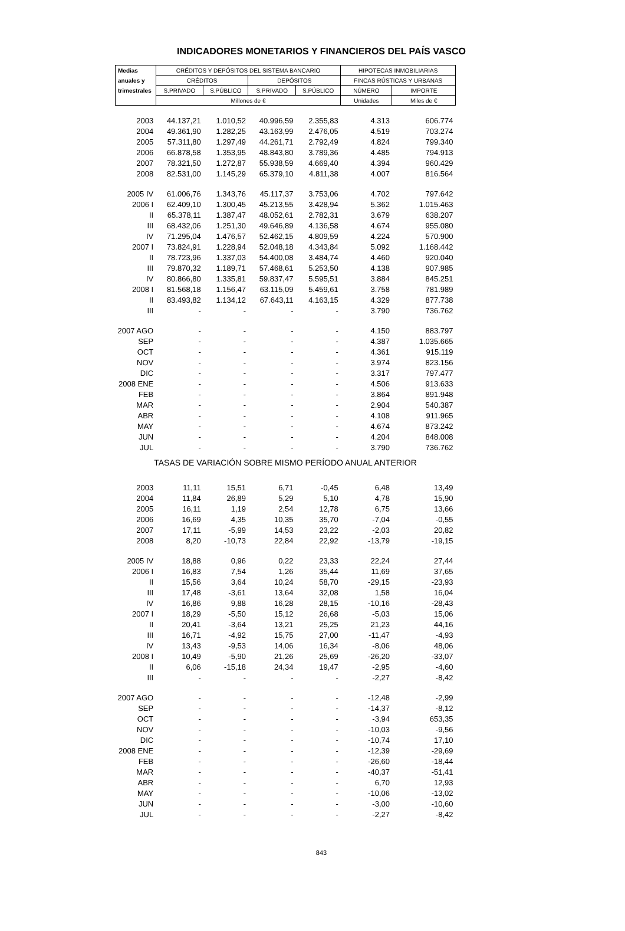INDICADORES MONETARIOS Y FINANCIEROS DEL PAÍS VASCO
| Medias | CRÉDITOS Y DEPÓSITOS DEL SISTEMA BANCARIO | | | | HIPOTECAS INMOBILIARIAS | |
| --- | --- | --- | --- | --- | --- | --- |
| anuales y | CRÉDITOS | | DEPÓSITOS | | FINCAS RÚSTICAS Y URBANAS | |
| trimestrales | S.PRIVADO | S.PÚBLICO | S.PRIVADO | S.PÚBLICO | NÚMERO | IMPORTE |
| | Millones de € | | | | Unidades | Miles de € |
| 2003 | 44.137,21 | 1.010,52 | 40.996,59 | 2.355,83 | 4.313 | 606.774 |
| 2004 | 49.361,90 | 1.282,25 | 43.163,99 | 2.476,05 | 4.519 | 703.274 |
| 2005 | 57.311,80 | 1.297,49 | 44.261,71 | 2.792,49 | 4.824 | 799.340 |
| 2006 | 66.878,58 | 1.353,95 | 48.843,80 | 3.789,36 | 4.485 | 794.913 |
| 2007 | 78.321,50 | 1.272,87 | 55.938,59 | 4.669,40 | 4.394 | 960.429 |
| 2008 | 82.531,00 | 1.145,29 | 65.379,10 | 4.811,38 | 4.007 | 816.564 |
| 2005 IV | 61.006,76 | 1.343,76 | 45.117,37 | 3.753,06 | 4.702 | 797.642 |
| 2006 I | 62.409,10 | 1.300,45 | 45.213,55 | 3.428,94 | 5.362 | 1.015.463 |
| II | 65.378,11 | 1.387,47 | 48.052,61 | 2.782,31 | 3.679 | 638.207 |
| III | 68.432,06 | 1.251,30 | 49.646,89 | 4.136,58 | 4.674 | 955.080 |
| IV | 71.295,04 | 1.476,57 | 52.462,15 | 4.809,59 | 4.224 | 570.900 |
| 2007 I | 73.824,91 | 1.228,94 | 52.048,18 | 4.343,84 | 5.092 | 1.168.442 |
| II | 78.723,96 | 1.337,03 | 54.400,08 | 3.484,74 | 4.460 | 920.040 |
| III | 79.870,32 | 1.189,71 | 57.468,61 | 5.253,50 | 4.138 | 907.985 |
| IV | 80.866,80 | 1.335,81 | 59.837,47 | 5.595,51 | 3.884 | 845.251 |
| 2008 I | 81.568,18 | 1.156,47 | 63.115,09 | 5.459,61 | 3.758 | 781.989 |
| II | 83.493,82 | 1.134,12 | 67.643,11 | 4.163,15 | 4.329 | 877.738 |
| III | - | - | - | - | 3.790 | 736.762 |
| 2007 AGO | - | - | - | - | 4.150 | 883.797 |
| SEP | - | - | - | - | 4.387 | 1.035.665 |
| OCT | - | - | - | - | 4.361 | 915.119 |
| NOV | - | - | - | - | 3.974 | 823.156 |
| DIC | - | - | - | - | 3.317 | 797.477 |
| 2008 ENE | - | - | - | - | 4.506 | 913.633 |
| FEB | - | - | - | - | 3.864 | 891.948 |
| MAR | - | - | - | - | 2.904 | 540.387 |
| ABR | - | - | - | - | 4.108 | 911.965 |
| MAY | - | - | - | - | 4.674 | 873.242 |
| JUN | - | - | - | - | 4.204 | 848.008 |
| JUL | - | - | - | - | 3.790 | 736.762 |
| TASAS DE VARIACIÓN SOBRE MISMO PERÍODO ANUAL ANTERIOR | | | | | | |
| 2003 | 11,11 | 15,51 | 6,71 | -0,45 | 6,48 | 13,49 |
| 2004 | 11,84 | 26,89 | 5,29 | 5,10 | 4,78 | 15,90 |
| 2005 | 16,11 | 1,19 | 2,54 | 12,78 | 6,75 | 13,66 |
| 2006 | 16,69 | 4,35 | 10,35 | 35,70 | -7,04 | -0,55 |
| 2007 | 17,11 | -5,99 | 14,53 | 23,22 | -2,03 | 20,82 |
| 2008 | 8,20 | -10,73 | 22,84 | 22,92 | -13,79 | -19,15 |
| 2005 IV | 18,88 | 0,96 | 0,22 | 23,33 | 22,24 | 27,44 |
| 2006 I | 16,83 | 7,54 | 1,26 | 35,44 | 11,69 | 37,65 |
| II | 15,56 | 3,64 | 10,24 | 58,70 | -29,15 | -23,93 |
| III | 17,48 | -3,61 | 13,64 | 32,08 | 1,58 | 16,04 |
| IV | 16,86 | 9,88 | 16,28 | 28,15 | -10,16 | -28,43 |
| 2007 I | 18,29 | -5,50 | 15,12 | 26,68 | -5,03 | 15,06 |
| II | 20,41 | -3,64 | 13,21 | 25,25 | 21,23 | 44,16 |
| III | 16,71 | -4,92 | 15,75 | 27,00 | -11,47 | -4,93 |
| IV | 13,43 | -9,53 | 14,06 | 16,34 | -8,06 | 48,06 |
| 2008 I | 10,49 | -5,90 | 21,26 | 25,69 | -26,20 | -33,07 |
| II | 6,06 | -15,18 | 24,34 | 19,47 | -2,95 | -4,60 |
| III | - | - | - | - | -2,27 | -8,42 |
| 2007 AGO | - | - | - | - | -12,48 | -2,99 |
| SEP | - | - | - | - | -14,37 | -8,12 |
| OCT | - | - | - | - | -3,94 | 653,35 |
| NOV | - | - | - | - | -10,03 | -9,56 |
| DIC | - | - | - | - | -10,74 | 17,10 |
| 2008 ENE | - | - | - | - | -12,39 | -29,69 |
| FEB | - | - | - | - | -26,60 | -18,44 |
| MAR | - | - | - | - | -40,37 | -51,41 |
| ABR | - | - | - | - | 6,70 | 12,93 |
| MAY | - | - | - | - | -10,06 | -13,02 |
| JUN | - | - | - | - | -3,00 | -10,60 |
| JUL | - | - | - | - | -2,27 | -8,42 |
843